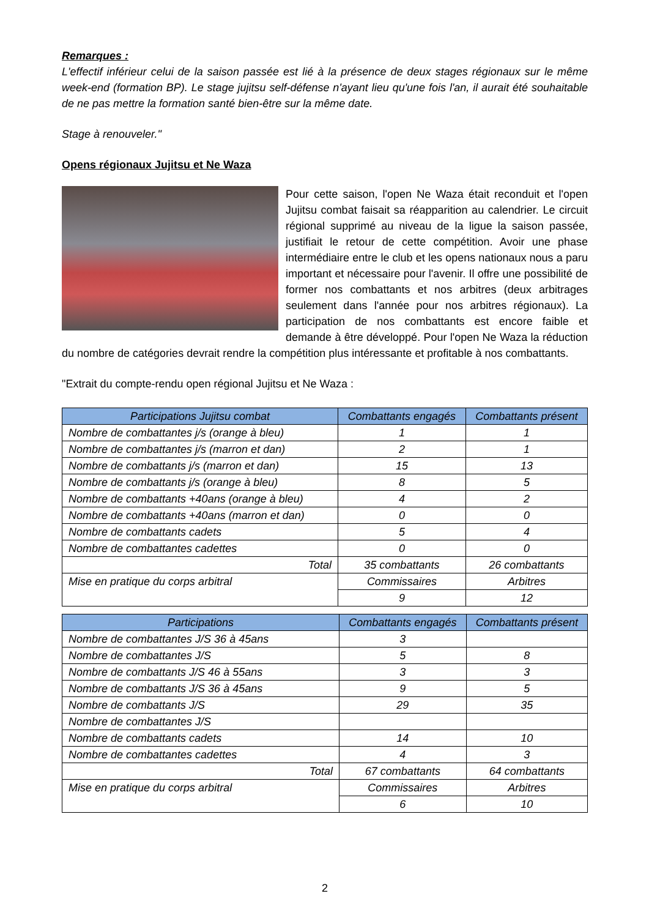Remarques :
L'effectif inférieur celui de la saison passée est lié à la présence de deux stages régionaux sur le même week-end (formation BP). Le stage jujitsu self-défense n'ayant lieu qu'une fois l'an, il aurait été souhaitable de ne pas mettre la formation santé bien-être sur la même date.
Stage à renouveler."
Opens régionaux Jujitsu et Ne Waza
Pour cette saison, l'open Ne Waza était reconduit et l'open Jujitsu combat faisait sa réapparition au calendrier. Le circuit régional supprimé au niveau de la ligue la saison passée, justifiait le retour de cette compétition. Avoir une phase intermédiaire entre le club et les opens nationaux nous a paru important et nécessaire pour l'avenir. Il offre une possibilité de former nos combattants et nos arbitres (deux arbitrages seulement dans l'année pour nos arbitres régionaux). La participation de nos combattants est encore faible et demande à être développé. Pour l'open Ne Waza la réduction du nombre de catégories devrait rendre la compétition plus intéressante et profitable à nos combattants.
"Extrait du compte-rendu open régional Jujitsu et Ne Waza :
| Participations Jujitsu combat | Combattants engagés | Combattants présent |
| --- | --- | --- |
| Nombre de combattantes j/s (orange à bleu) | 1 | 1 |
| Nombre de combattantes j/s (marron et dan) | 2 | 1 |
| Nombre de combattants j/s (marron et dan) | 15 | 13 |
| Nombre de combattants j/s (orange à bleu) | 8 | 5 |
| Nombre de combattants +40ans (orange à bleu) | 4 | 2 |
| Nombre de combattants +40ans (marron et dan) | 0 | 0 |
| Nombre de combattants cadets | 5 | 4 |
| Nombre de combattantes cadettes | 0 | 0 |
| Total | 35 combattants | 26 combattants |
| Mise en pratique du corps arbitral | Commissaires | Arbitres |
| | 9 | 12 |
| Participations | Combattants engagés | Combattants présent |
| --- | --- | --- |
| Nombre de combattantes J/S 36 à 45ans | 3 | |
| Nombre de combattantes J/S | 5 | 8 |
| Nombre de combattants J/S 46 à 55ans | 3 | 3 |
| Nombre de combattants J/S 36 à 45ans | 9 | 5 |
| Nombre de combattants J/S | 29 | 35 |
| Nombre de combattantes J/S | | |
| Nombre de combattants cadets | 14 | 10 |
| Nombre de combattantes cadettes | 4 | 3 |
| Total | 67 combattants | 64 combattants |
| Mise en pratique du corps arbitral | Commissaires | Arbitres |
| | 6 | 10 |
2